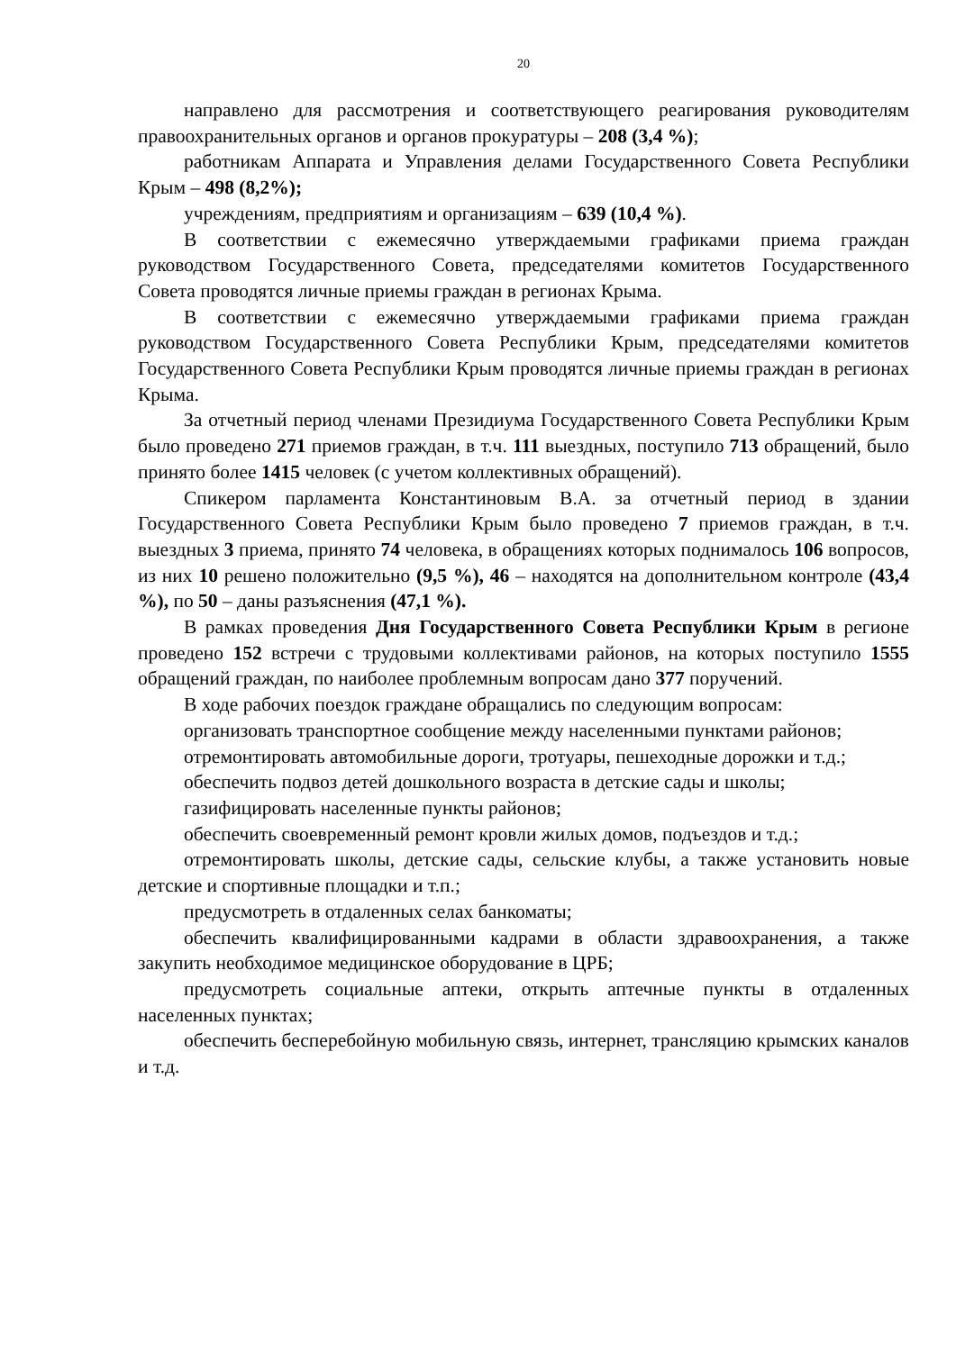20
направлено для рассмотрения и соответствующего реагирования руководителям правоохранительных органов и органов прокуратуры – 208 (3,4 %);
работникам Аппарата и Управления делами Государственного Совета Республики Крым – 498 (8,2%);
учреждениям, предприятиям и организациям – 639 (10,4 %).
В соответствии с ежемесячно утверждаемыми графиками приема граждан руководством Государственного Совета, председателями комитетов Государственного Совета проводятся личные приемы граждан в регионах Крыма.
В соответствии с ежемесячно утверждаемыми графиками приема граждан руководством Государственного Совета Республики Крым, председателями комитетов Государственного Совета Республики Крым проводятся личные приемы граждан в регионах Крыма.
За отчетный период членами Президиума Государственного Совета Республики Крым было проведено 271 приемов граждан, в т.ч. 111 выездных, поступило 713 обращений, было принято более 1415 человек (с учетом коллективных обращений).
Спикером парламента Константиновым В.А. за отчетный период в здании Государственного Совета Республики Крым было проведено 7 приемов граждан, в т.ч. выездных 3 приема, принято 74 человека, в обращениях которых поднималось 106 вопросов, из них 10 решено положительно (9,5 %), 46 – находятся на дополнительном контроле (43,4 %), по 50 – даны разъяснения (47,1 %).
В рамках проведения Дня Государственного Совета Республики Крым в регионе проведено 152 встречи с трудовыми коллективами районов, на которых поступило 1555 обращений граждан, по наиболее проблемным вопросам дано 377 поручений.
В ходе рабочих поездок граждане обращались по следующим вопросам:
организовать транспортное сообщение между населенными пунктами районов;
отремонтировать автомобильные дороги, тротуары, пешеходные дорожки и т.д.;
обеспечить подвоз детей дошкольного возраста в детские сады и школы;
газифицировать населенные пункты районов;
обеспечить своевременный ремонт кровли жилых домов, подъездов и т.д.;
отремонтировать школы, детские сады, сельские клубы, а также установить новые детские и спортивные площадки и т.п.;
предусмотреть в отдаленных селах банкоматы;
обеспечить квалифицированными кадрами в области здравоохранения, а также закупить необходимое медицинское оборудование в ЦРБ;
предусмотреть социальные аптеки, открыть аптечные пункты в отдаленных населенных пунктах;
обеспечить бесперебойную мобильную связь, интернет, трансляцию крымских каналов и т.д.